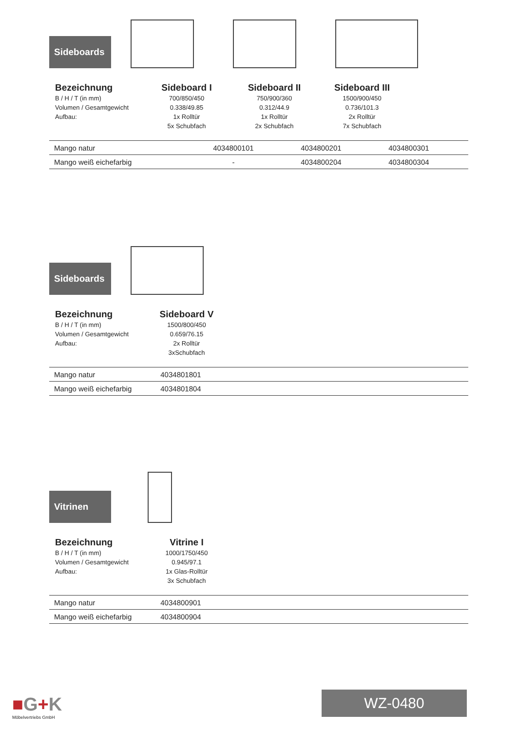Sideboards
Bezeichnung
B / H / T (in mm)
Volumen / Gesamtgewicht
Aufbau:
Sideboard I
700/850/450
0.338/49.85
1x Rolltür
5x Schubfach
Sideboard II
750/900/360
0.312/44.9
1x Rolltür
2x Schubfach
Sideboard III
1500/900/450
0.736/101.3
2x Rolltür
7x Schubfach
| Mango natur | 4034800101 | 4034800201 | 4034800301 | |
| Mango weiß eichefarbig | - | 4034800204 | 4034800304 | |
Sideboards
Bezeichnung
B / H / T (in mm)
Volumen / Gesamtgewicht
Aufbau:
Sideboard V
1500/800/450
0.659/76.15
2x Rolltür
3xSchubfach
| Mango natur | 4034801801 | |
| Mango weiß eichefarbig | 4034801804 | |
Vitrinen
Bezeichnung
B / H / T (in mm)
Volumen / Gesamtgewicht
Aufbau:
Vitrine I
1000/1750/450
0.945/97.1
1x Glas-Rolltür
3x Schubfach
| Mango natur | 4034800901 | |
| Mango weiß eichefarbig | 4034800904 | |
■G+K
Möbelvertriebs GmbH
WZ-0480